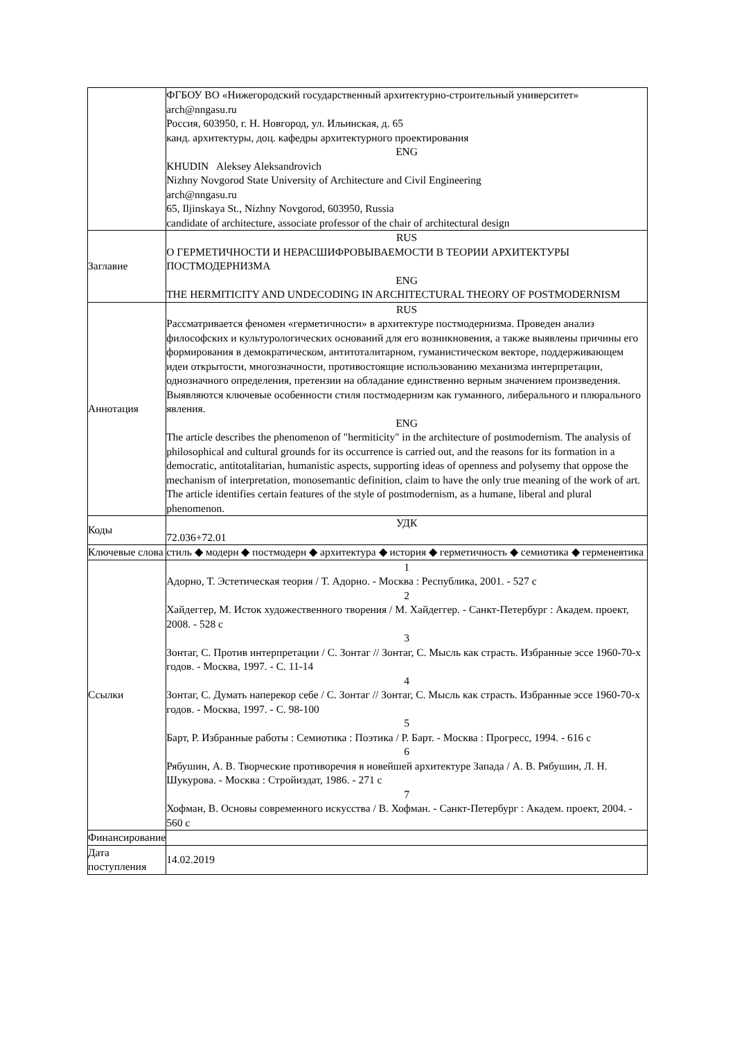| | ФГБОУ ВО «Нижегородский государственный архитектурно-строительный университет» arch@nngasu.ru Россия, 603950, г. Н. Новгород, ул. Ильинская, д. 65 канд. архитектуры, доц. кафедры архитектурного проектирования ENG KHUDIN Aleksey Aleksandrovich Nizhny Novgorod State University of Architecture and Civil Engineering arch@nngasu.ru 65, Iljinskaya St., Nizhny Novgorod, 603950, Russia candidate of architecture, associate professor of the chair of architectural design |
| Заглавие | RUS О ГЕРМЕТИЧНОСТИ И НЕРАСШИФРОВЫВАЕМОСТИ В ТЕОРИИ АРХИТЕКТУРЫ ПОСТМОДЕРНИЗМА ENG THE HERMITICITY AND UNDECODING IN ARCHITECTURAL THEORY OF POSTMODERNISM |
| Аннотация | RUS Рассматривается феномен «герметичности» в архитектуре постмодернизма. Проведен анализ философских и культурологических оснований для его возникновения, а также выявлены причины его формирования в демократическом, антитоталитарном, гуманистическом векторе, поддерживающем идеи открытости, многозначности, противостоящие использованию механизма интерпретации, однозначного определения, претензии на обладание единственно верным значением произведения. Выявляются ключевые особенности стиля постмодернизм как гуманного, либерального и плюрального явления. ENG The article describes the phenomenon of "hermiticity" in the architecture of postmodernism. The analysis of philosophical and cultural grounds for its occurrence is carried out, and the reasons for its formation in a democratic, antitotalitarian, humanistic aspects, supporting ideas of openness and polysemy that oppose the mechanism of interpretation, monosemantic definition, claim to have the only true meaning of the work of art. The article identifies certain features of the style of postmodernism, as a humane, liberal and plural phenomenon. |
| Коды | УДК 72.036+72.01 |
| Ключевые слова | стиль ◆ модерн ◆ постмодерн ◆ архитектура ◆ история ◆ герметичность ◆ семиотика ◆ герменевтика |
| Ссылки | 1 Адорно, Т. Эстетическая теория / Т. Адорно. - Москва : Республика, 2001. - 527 с 2 Хайдеггер, М. Исток художественного творения / М. Хайдеггер. - Санкт-Петербург : Академ. проект, 2008. - 528 с 3 Зонтаг, С. Против интерпретации / С. Зонтаг // Зонтаг, С. Мысль как страсть. Избранные эссе 1960-70-х годов. - Москва, 1997. - С. 11-14 4 Зонтаг, С. Думать наперекор себе / С. Зонтаг // Зонтаг, С. Мысль как страсть. Избранные эссе 1960-70-х годов. - Москва, 1997. - С. 98-100 5 Барт, Р. Избранные работы : Семиотика : Поэтика / Р. Барт. - Москва : Прогресс, 1994. - 616 с 6 Рябушин, А. В. Творческие противоречия в новейшей архитектуре Запада / А. В. Рябушин, Л. Н. Шукурова. - Москва : Стройиздат, 1986. - 271 с 7 Хофман, В. Основы современного искусства / В. Хофман. - Санкт-Петербург : Академ. проект, 2004. - 560 с |
| Финансирование | |
| Дата поступления | 14.02.2019 |